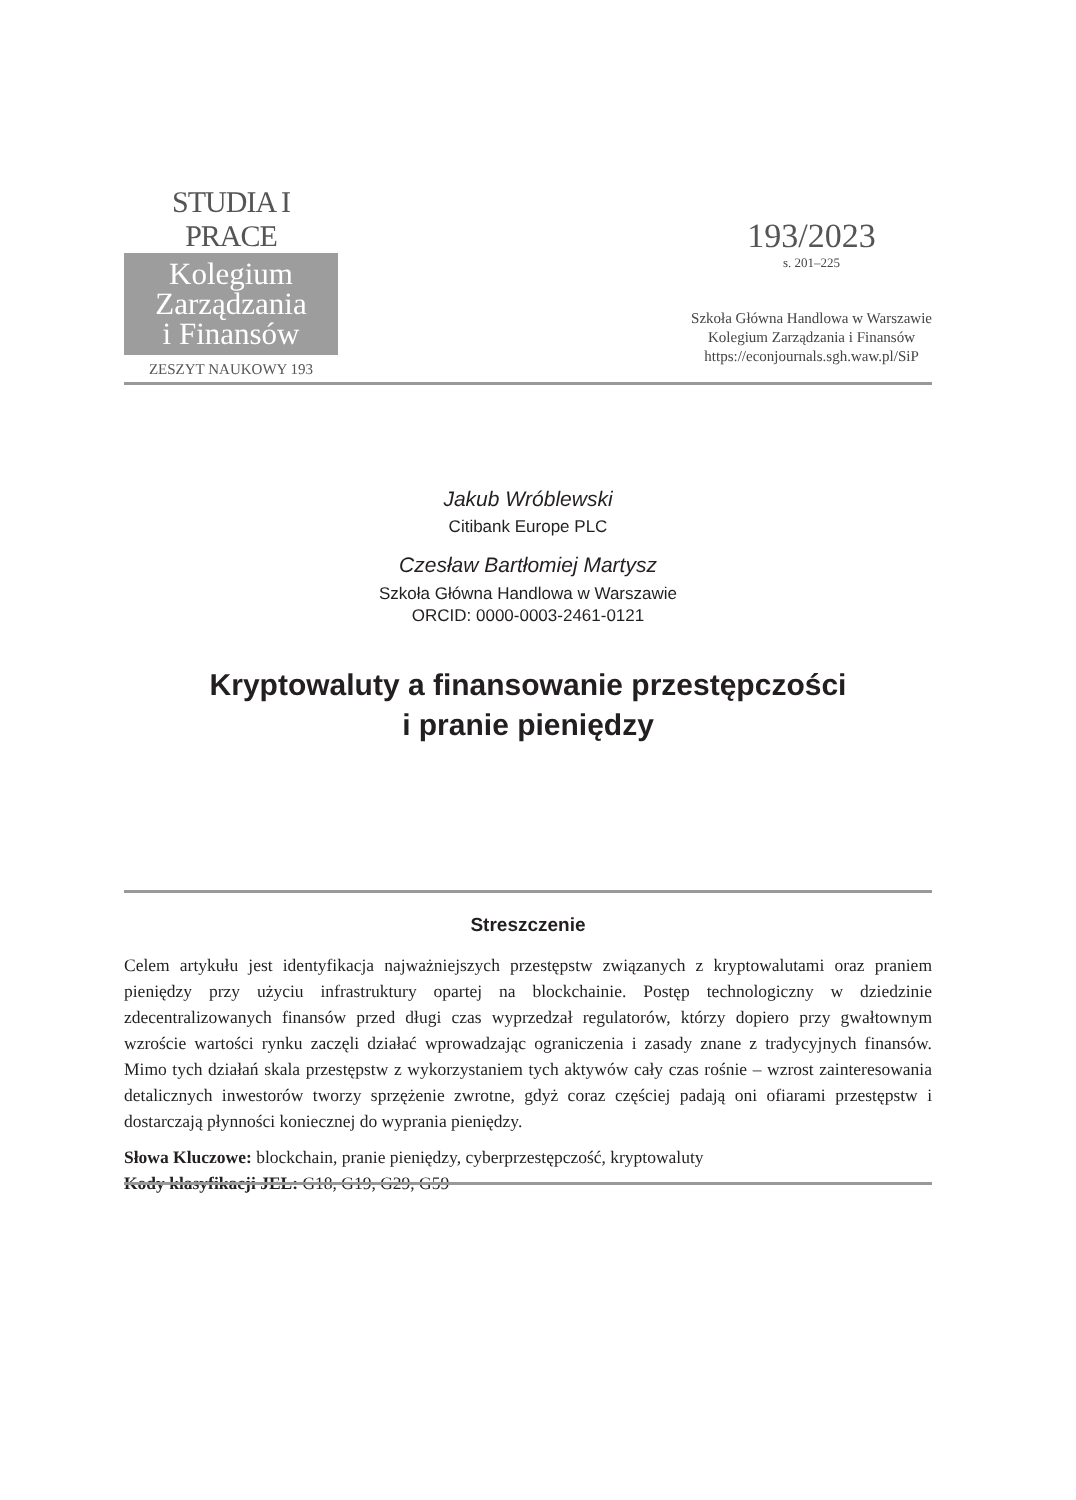STUDIA I PRACE
Kolegium
Zarządzania
i Finansów
ZESZYT NAUKOWY 193
193/2023
s. 201–225
Szkoła Główna Handlowa w Warszawie
Kolegium Zarządzania i Finansów
https://econjournals.sgh.waw.pl/SiP
Jakub Wróblewski
Citibank Europe PLC
Czesław Bartłomiej Martysz
Szkoła Główna Handlowa w Warszawie
ORCID: 0000-0003-2461-0121
Kryptowaluty a finansowanie przestępczości
i pranie pieniędzy
Streszczenie
Celem artykułu jest identyfikacja najważniejszych przestępstw związanych z kryptowalutami oraz praniem pieniędzy przy użyciu infrastruktury opartej na blockchainie. Postęp technologiczny w dziedzinie zdecentralizowanych finansów przed długi czas wyprzedzał regulatorów, którzy dopiero przy gwałtownym wzroście wartości rynku zaczęli działać wprowadzając ograniczenia i zasady znane z tradycyjnych finansów. Mimo tych działań skala przestępstw z wykorzystaniem tych aktywów cały czas rośnie – wzrost zainteresowania detalicznych inwestorów tworzy sprzężenie zwrotne, gdyż coraz częściej padają oni ofiarami przestępstw i dostarczają płynności koniecznej do wyprania pieniędzy.
Słowa Kluczowe: blockchain, pranie pieniędzy, cyberprzestępczość, kryptowaluty
Kody klasyfikacji JEL: G18, G19, G29, G59